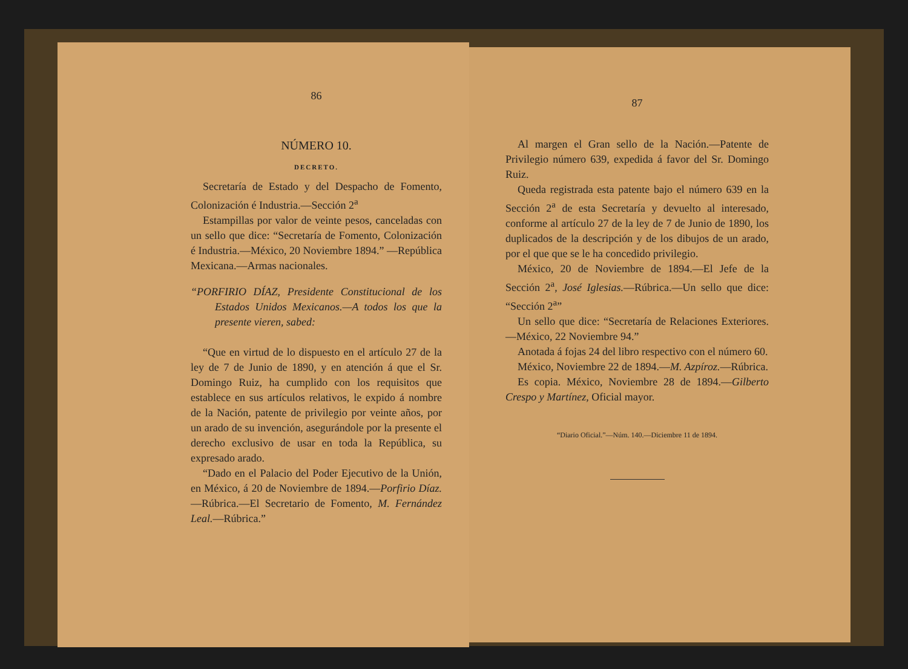86
NÚMERO 10.
DECRETO.
Secretaría de Estado y del Despacho de Fomento, Colonización é Industria.—Sección 2<sup>a</sup>
Estampillas por valor de veinte pesos, canceladas con un sello que dice: “Secretaría de Fomento, Colonización é Industria.—México, 20 Noviembre 1894.” —República Mexicana.—Armas nacionales.
“PORFIRIO DÍAZ, Presidente Constitucional de los Estados Unidos Mexicanos.—A todos los que la presente vieren, sabed:
“Que en virtud de lo dispuesto en el artículo 27 de la ley de 7 de Junio de 1890, y en atención á que el Sr. Domingo Ruiz, ha cumplido con los requisitos que establece en sus artículos relativos, le expido á nombre de la Nación, patente de privilegio por veinte años, por un arado de su invención, asegurándole por la presente el derecho exclusivo de usar en toda la República, su expresado arado.
“Dado en el Palacio del Poder Ejecutivo de la Unión, en México, á 20 de Noviembre de 1894.—Porfirio Díaz. —Rúbrica.—El Secretario de Fomento, M. Fernández Leal.—Rúbrica.”
87
Al margen el Gran sello de la Nación.—Patente de Privilegio número 639, expedida á favor del Sr. Domingo Ruiz.
Queda registrada esta patente bajo el número 639 en la Sección 2<sup>a</sup> de esta Secretaría y devuelto al interesado, conforme al artículo 27 de la ley de 7 de Junio de 1890, los duplicados de la descripción y de los dibujos de un arado, por el que que se le ha concedido privilegio.
México, 20 de Noviembre de 1894.—El Jefe de la Sección 2<sup>a</sup>, José Iglesias.—Rúbrica.—Un sello que dice: “Sección 2<sup>a</sup>”
Un sello que dice: “Secretaría de Relaciones Exteriores.—México, 22 Noviembre 94.”
Anotada á fojas 24 del libro respectivo con el número 60.
México, Noviembre 22 de 1894.—M. Azpíroz.—Rúbrica.
Es copia. México, Noviembre 28 de 1894.—Gilberto Crespo y Martínez, Oficial mayor.
“Diario Oficial.”—Núm. 140.—Diciembre 11 de 1894.